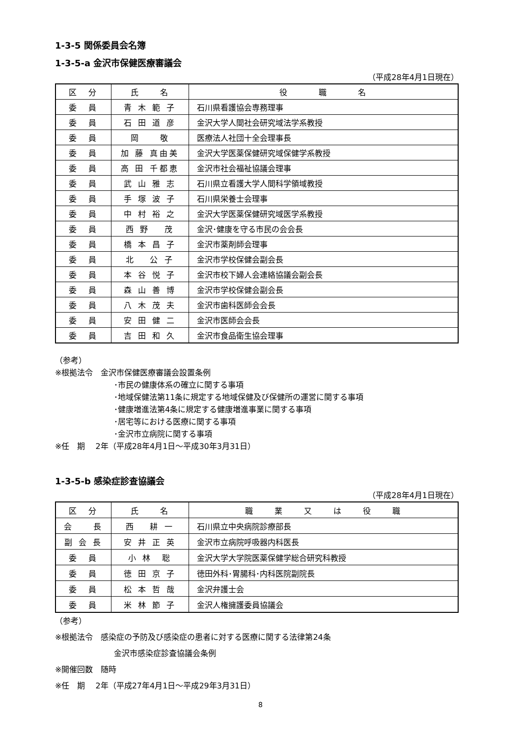1-3-5 関係委員会名簿
1-3-5-a 金沢市保健医療審議会
（平成28年4月1日現在）
| 区 分 | 氏 名 | 役 職 名 |
| --- | --- | --- |
| 委 員 | 青 木 範 子 | 石川県看護協会専務理事 |
| 委 員 | 石 田 道 彦 | 金沢大学人間社会研究域法学系教授 |
| 委 員 | 岡 敬 | 医療法人社団十全会理事長 |
| 委 員 | 加 藤 真由美 | 金沢大学医薬保健研究域保健学系教授 |
| 委 員 | 高 田 千都恵 | 金沢市社会福祉協議会理事 |
| 委 員 | 武 山 雅 志 | 石川県立看護大学人間科学領域教授 |
| 委 員 | 手 塚 波 子 | 石川県栄養士会理事 |
| 委 員 | 中 村 裕 之 | 金沢大学医薬保健研究域医学系教授 |
| 委 員 | 西 野 茂 | 金沢･健康を守る市民の会会長 |
| 委 員 | 橋 本 昌 子 | 金沢市薬剤師会理事 |
| 委 員 | 北 公 子 | 金沢市学校保健会副会長 |
| 委 員 | 本 谷 悦 子 | 金沢市校下婦人会連絡協議会副会長 |
| 委 員 | 森 山 善 博 | 金沢市学校保健会副会長 |
| 委 員 | 八 木 茂 夫 | 金沢市歯科医師会会長 |
| 委 員 | 安 田 健 二 | 金沢市医師会会長 |
| 委 員 | 吉 田 和 久 | 金沢市食品衛生協会理事 |
（参考）
※根拠法令　金沢市保健医療審議会設置条例
･市民の健康体系の確立に関する事項
･地域保健法第11条に規定する地域保健及び保健所の運営に関する事項
･健康増進法第4条に規定する健康増進事業に関する事項
･居宅等における医療に関する事項
･金沢市立病院に関する事項
※任　期　 2年（平成28年4月1日～平成30年3月31日）
1-3-5-b 感染症診査協議会
（平成28年4月1日現在）
| 区 分 | 氏 名 | 職 業 又 は 役 職 |
| --- | --- | --- |
| 会 長 | 西 耕 一 | 石川県立中央病院診療部長 |
| 副 会 長 | 安 井 正 英 | 金沢市立病院呼吸器内科医長 |
| 委 員 | 小 林 聡 | 金沢大学大学院医薬保健学総合研究科教授 |
| 委 員 | 徳 田 京 子 | 徳田外科･胃腸科･内科医院副院長 |
| 委 員 | 松 本 哲 哉 | 金沢弁護士会 |
| 委 員 | 米 林 節 子 | 金沢人権擁護委員協議会 |
（参考）
※根拠法令　感染症の予防及び感染症の患者に対する医療に関する法律第24条
金沢市感染症診査協議会条例
※開催回数　随時
※任　期　 2年（平成27年4月1日～平成29年3月31日）
8